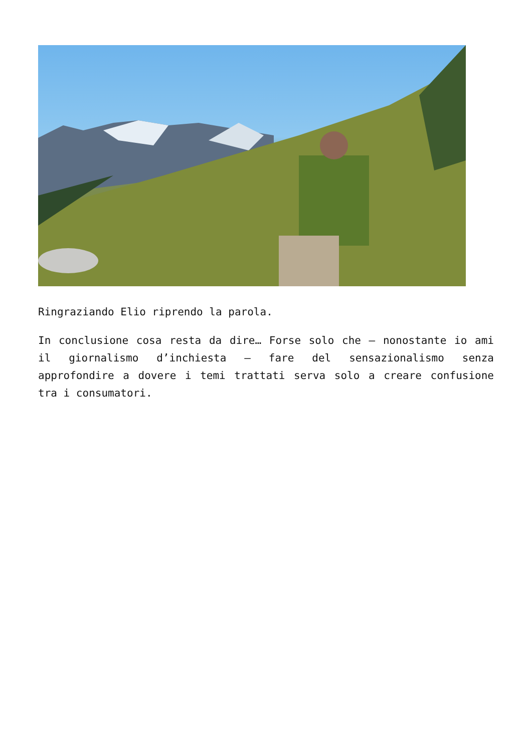Ringraziando Elio riprendo la parola.
In conclusione cosa resta da dire… Forse solo che – nonostante io ami il giornalismo d’inchiesta – fare del sensazionalismo senza approfondire a dovere i temi trattati serva solo a creare confusione tra i consumatori.